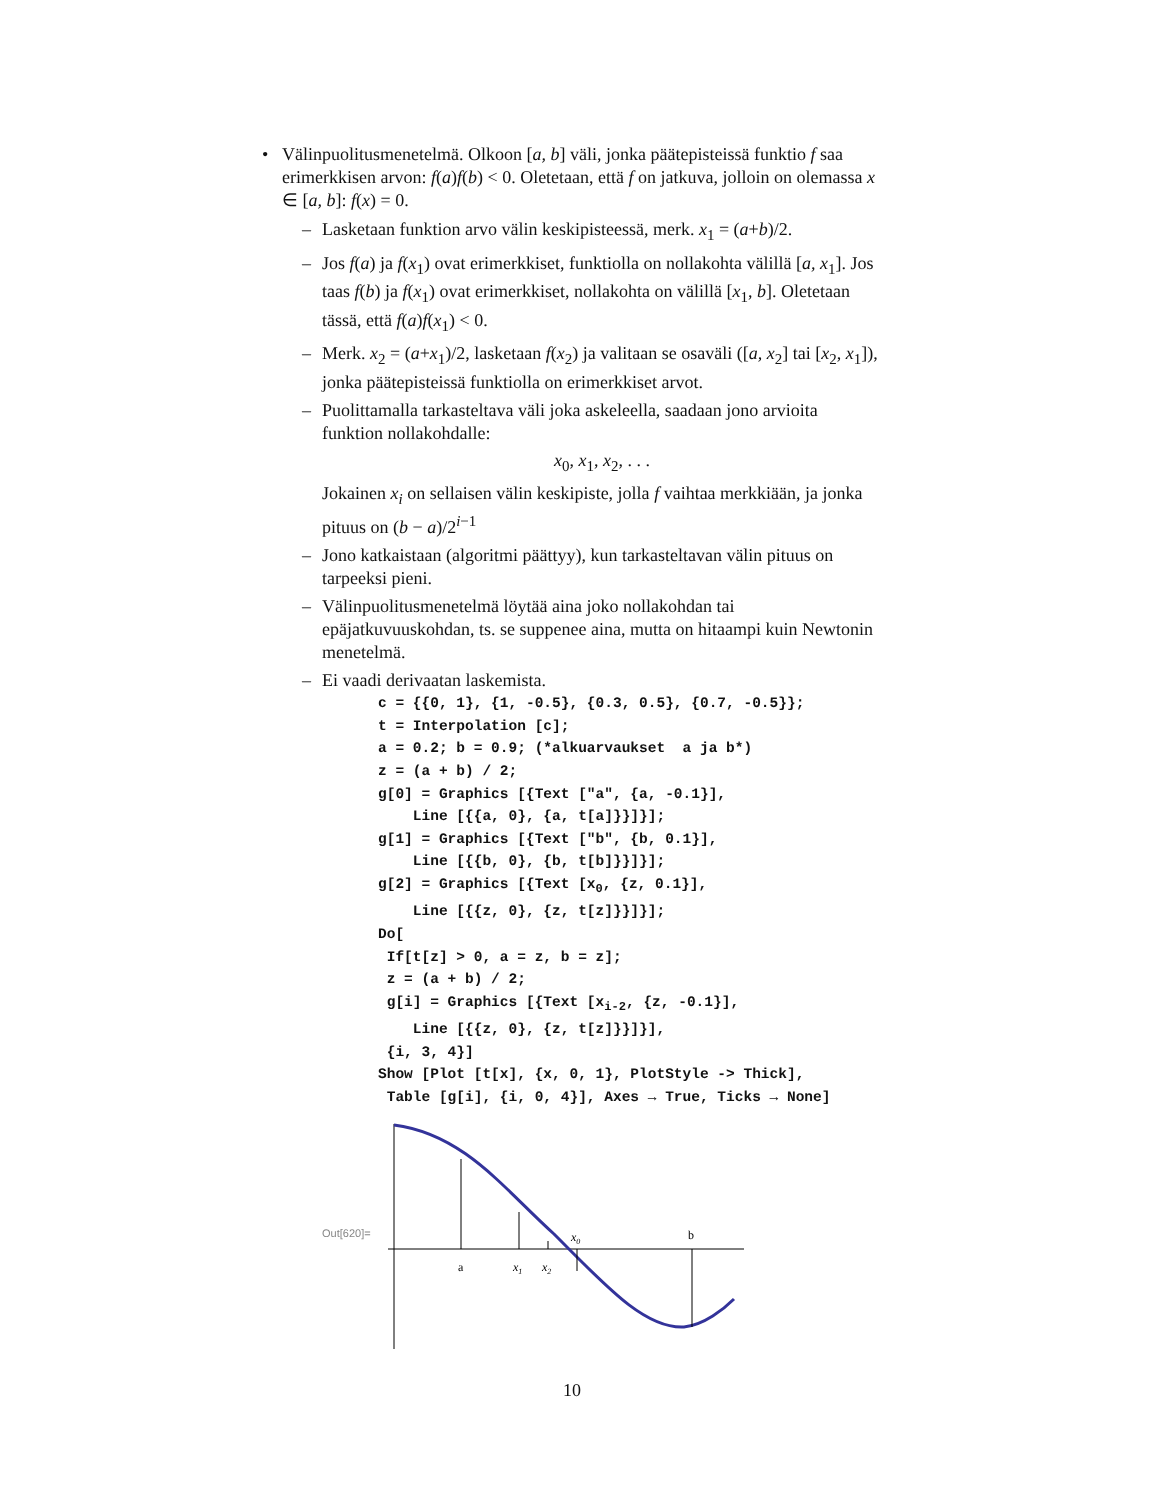• Välinpuolitusmenetelmä. Olkoon [a, b] väli, jonka päätepisteissä funktio f saa erimerkkisen arvon: f(a)f(b) < 0. Oletetaan, että f on jatkuva, jolloin on olemassa x ∈ [a, b]: f(x) = 0.
– Lasketaan funktion arvo välin keskipisteessä, merk. x<sub>1</sub> = (a+b)/2.
– Jos f(a) ja f(x<sub>1</sub>) ovat erimerkkiset, funktiolla on nollakohta välillä [a, x<sub>1</sub>]. Jos taas f(b) ja f(x<sub>1</sub>) ovat erimerkkiset, nollakohta on välillä [x<sub>1</sub>, b]. Oletetaan tässä, että f(a)f(x<sub>1</sub>) < 0.
– Merk. x<sub>2</sub> = (a+x<sub>1</sub>)/2, lasketaan f(x<sub>2</sub>) ja valitaan se osaväli ([a, x<sub>2</sub>] tai [x<sub>2</sub>, x<sub>1</sub>]), jonka päätepisteissä funktiolla on erimerkkiset arvot.
– Puolittamalla tarkasteltava väli joka askeleella, saadaan jono arvioita funktion nollakohdalle:
x<sub>0</sub>, x<sub>1</sub>, x<sub>2</sub>, . . .
Jokainen x<sub>i</sub> on sellaisen välin keskipiste, jolla f vaihtaa merkkiään, ja jonka pituus on (b − a)/2<sup>i−1</sup>
– Jono katkaistaan (algoritmi päättyy), kun tarkasteltavan välin pituus on tarpeeksi pieni.
– Välinpuolitusmenetelmä löytää aina joko nollakohdan tai epäjatkuvuuskohdan, ts. se suppenee aina, mutta on hitaampi kuin Newtonin menetelmä.
– Ei vaadi derivaatan laskemista.
c = {{0, 1}, {1, -0.5}, {0.3, 0.5}, {0.7, -0.5}};
t = Interpolation [c];
a = 0.2; b = 0.9; (*alkuarvaukset  a ja b*)
z = (a + b) / 2;
g[0] = Graphics [{Text ["a", {a, -0.1}],
    Line [{{a, 0}, {a, t[a]}}]}];
g[1] = Graphics [{Text ["b", {b, 0.1}],
    Line [{{b, 0}, {b, t[b]}}]}];
g[2] = Graphics [{Text [x0, {z, 0.1}],
    Line [{{z, 0}, {z, t[z]}}]}];
Do[
 If[t[z] > 0, a = z, b = z];
 z = (a + b) / 2;
 g[i] = Graphics [{Text [xi-2, {z, -0.1}],
    Line [{{z, 0}, {z, t[z]}}]}],
 {i, 3, 4}]
Show [Plot [t[x], {x, 0, 1}, PlotStyle -> Thick],
 Table [g[i], {i, 0, 4}], Axes → True, Ticks → None]
Out[620]=
a
x1
x2
x0
b
10